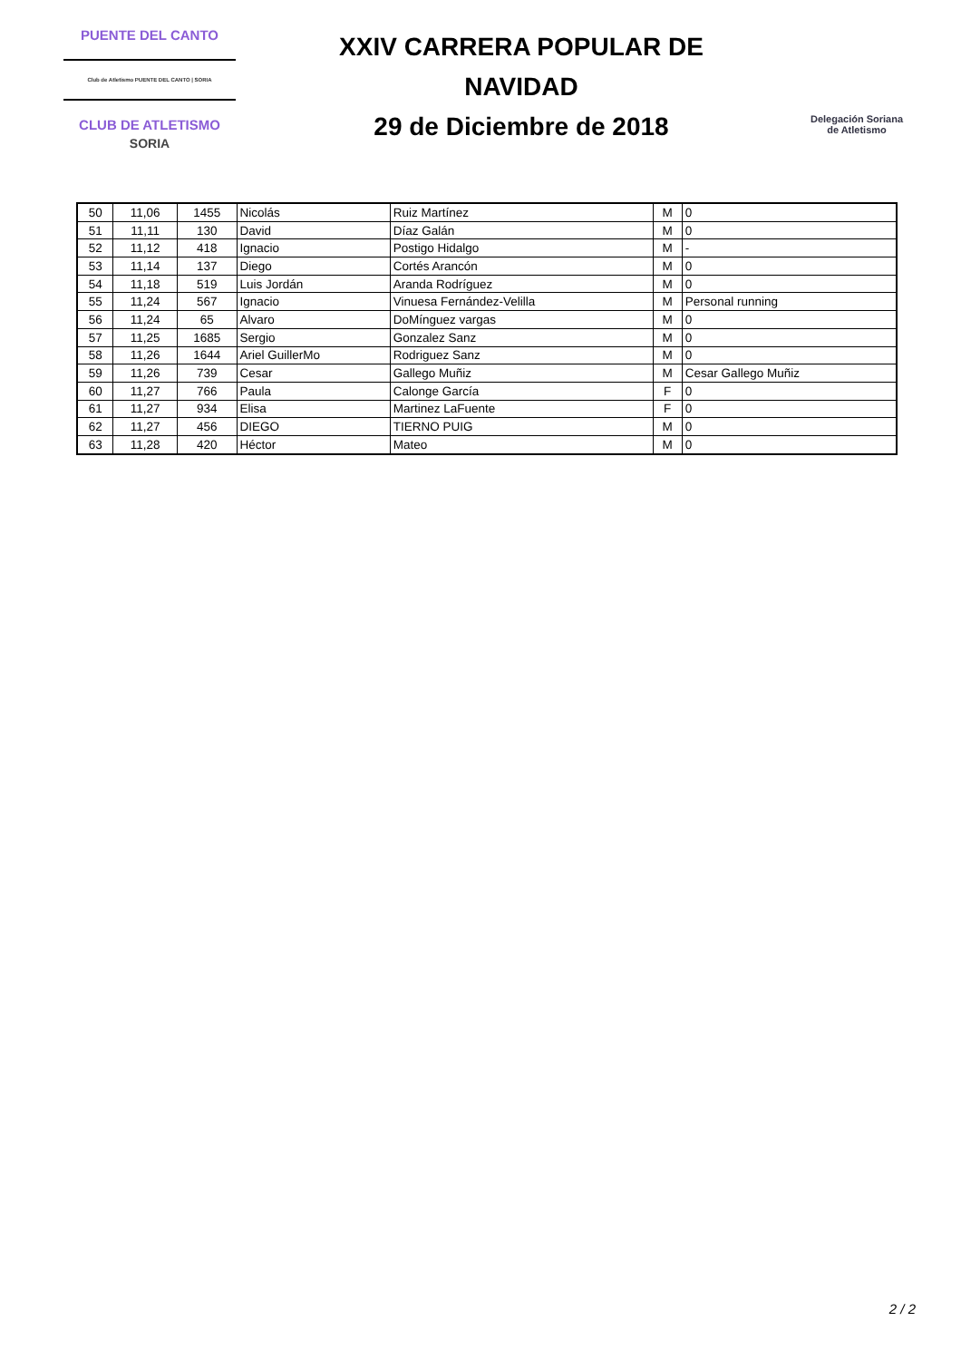PUENTE DEL CANTO
Club de Atletismo PUENTE DEL CANTO | SORIA
CLUB DE ATLETISMO
SORIA
XXIV CARRERA POPULAR DE
NAVIDAD
29 de Diciembre de 2018
Delegación Soriana
de Atletismo
| 50 | 11,06 | 1455 | Nicolás | Ruiz Martínez | M | 0 |
| 51 | 11,11 | 130 | David | Díaz Galán | M | 0 |
| 52 | 11,12 | 418 | Ignacio | Postigo Hidalgo | M | - |
| 53 | 11,14 | 137 | Diego | Cortés Arancón | M | 0 |
| 54 | 11,18 | 519 | Luis Jordán | Aranda Rodríguez | M | 0 |
| 55 | 11,24 | 567 | Ignacio | Vinuesa Fernández-Velilla | M | Personal running |
| 56 | 11,24 | 65 | Alvaro | DoMínguez vargas | M | 0 |
| 57 | 11,25 | 1685 | Sergio | Gonzalez Sanz | M | 0 |
| 58 | 11,26 | 1644 | Ariel GuillerMo | Rodriguez Sanz | M | 0 |
| 59 | 11,26 | 739 | Cesar | Gallego Muñiz | M | Cesar Gallego Muñiz |
| 60 | 11,27 | 766 | Paula | Calonge García | F | 0 |
| 61 | 11,27 | 934 | Elisa | Martinez LaFuente | F | 0 |
| 62 | 11,27 | 456 | DIEGO | TIERNO PUIG | M | 0 |
| 63 | 11,28 | 420 | Héctor | Mateo | M | 0 |
2 / 2